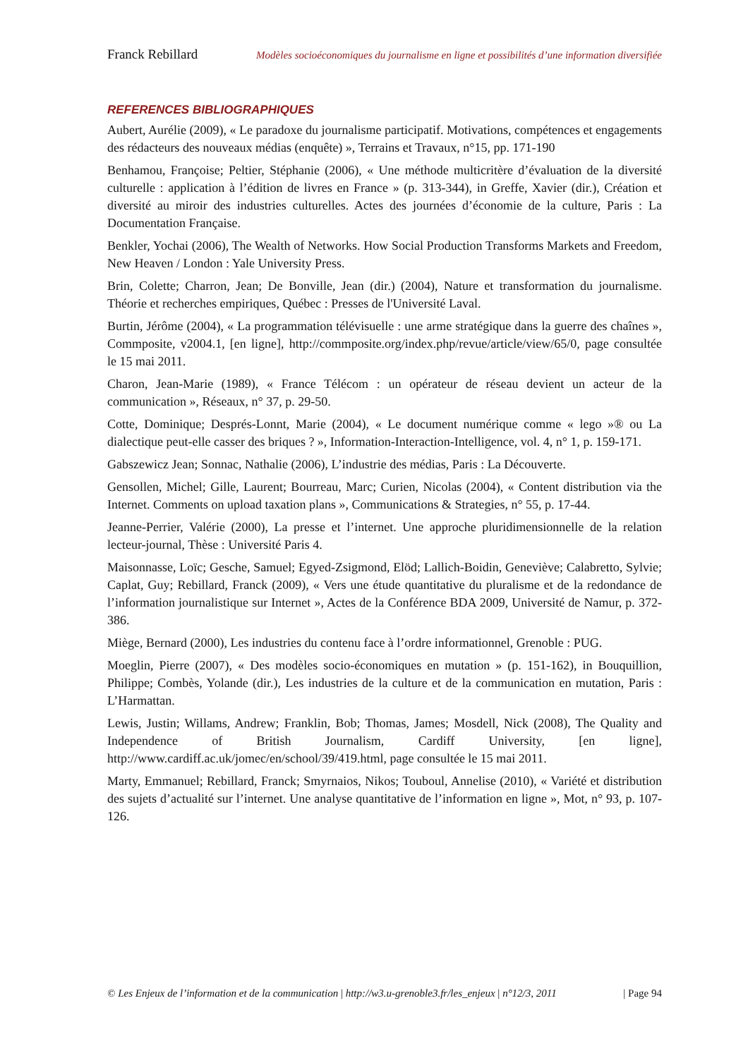Franck Rebillard Modèles socioéconomiques du journalisme en ligne et possibilités d’une information diversifiée
REFERENCES BIBLIOGRAPHIQUES
Aubert, Aurélie (2009), « Le paradoxe du journalisme participatif. Motivations, compétences et engagements des rédacteurs des nouveaux médias (enquête) », Terrains et Travaux, n°15, pp. 171-190
Benhamou, Françoise; Peltier, Stéphanie (2006), « Une méthode multicritère d’évaluation de la diversité culturelle : application à l’édition de livres en France » (p. 313-344), in Greffe, Xavier (dir.), Création et diversité au miroir des industries culturelles. Actes des journées d’économie de la culture, Paris : La Documentation Française.
Benkler, Yochai (2006), The Wealth of Networks. How Social Production Transforms Markets and Freedom, New Heaven / London : Yale University Press.
Brin, Colette; Charron, Jean; De Bonville, Jean (dir.) (2004), Nature et transformation du journalisme. Théorie et recherches empiriques, Québec : Presses de l'Université Laval.
Burtin, Jérôme (2004), « La programmation télévisuelle : une arme stratégique dans la guerre des chaînes », Commposite, v2004.1, [en ligne], http://commposite.org/index.php/revue/article/view/65/0, page consultée le 15 mai 2011.
Charon, Jean-Marie (1989), « France Télécom : un opérateur de réseau devient un acteur de la communication », Réseaux, n° 37, p. 29-50.
Cotte, Dominique; Després-Lonnt, Marie (2004), « Le document numérique comme « lego »® ou La dialectique peut-elle casser des briques ? », Information-Interaction-Intelligence, vol. 4, n° 1, p. 159-171.
Gabszewicz Jean; Sonnac, Nathalie (2006), L’industrie des médias, Paris : La Découverte.
Gensollen, Michel; Gille, Laurent; Bourreau, Marc; Curien, Nicolas (2004), « Content distribution via the Internet. Comments on upload taxation plans », Communications & Strategies, n° 55, p. 17-44.
Jeanne-Perrier, Valérie (2000), La presse et l’internet. Une approche pluridimensionnelle de la relation lecteur-journal, Thèse : Université Paris 4.
Maisonnasse, Loïc; Gesche, Samuel; Egyed-Zsigmond, Elöd; Lallich-Boidin, Geneviève; Calabretto, Sylvie; Caplat, Guy; Rebillard, Franck (2009), « Vers une étude quantitative du pluralisme et de la redondance de l’information journalistique sur Internet », Actes de la Conférence BDA 2009, Université de Namur, p. 372-386.
Miège, Bernard (2000), Les industries du contenu face à l’ordre informationnel, Grenoble : PUG.
Moeglin, Pierre (2007), « Des modèles socio-économiques en mutation » (p. 151-162), in Bouquillion, Philippe; Combès, Yolande (dir.), Les industries de la culture et de la communication en mutation, Paris : L’Harmattan.
Lewis, Justin; Willams, Andrew; Franklin, Bob; Thomas, James; Mosdell, Nick (2008), The Quality and Independence of British Journalism, Cardiff University, [en ligne], http://www.cardiff.ac.uk/jomec/en/school/39/419.html, page consultée le 15 mai 2011.
Marty, Emmanuel; Rebillard, Franck; Smyrnaios, Nikos; Touboul, Annelise (2010), « Variété et distribution des sujets d’actualité sur l’internet. Une analyse quantitative de l’information en ligne », Mot, n° 93, p. 107-126.
© Les Enjeux de l’information et de la communication | http://w3.u-grenoble3.fr/les_enjeux | n°12/3, 2011 | Page 94